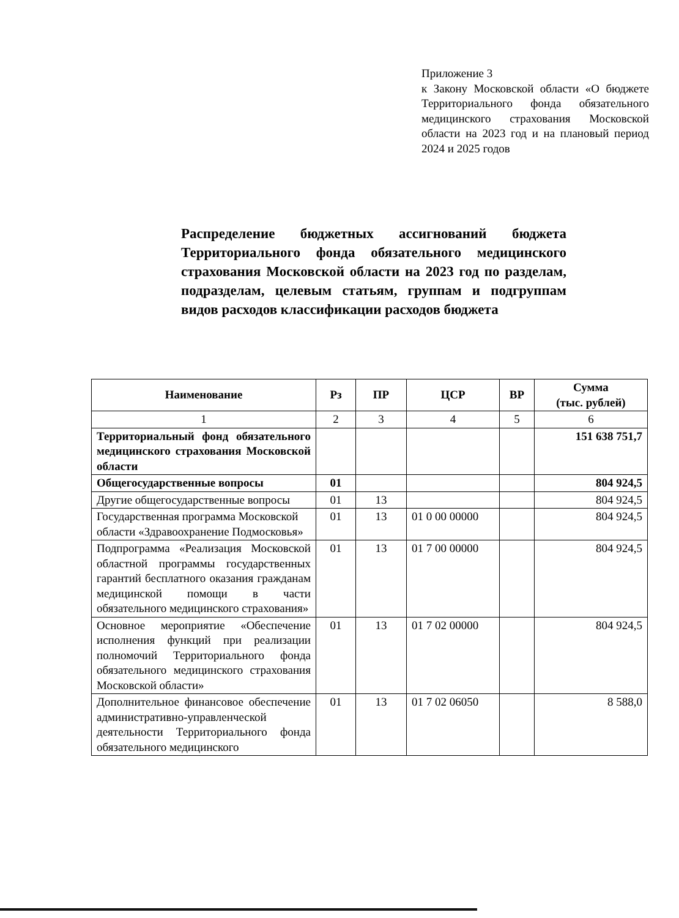Приложение 3
к Закону Московской области «О бюджете Территориального фонда обязательного медицинского страхования Московской области на 2023 год и на плановый период 2024 и 2025 годов
Распределение бюджетных ассигнований бюджета Территориального фонда обязательного медицинского страхования Московской области на 2023 год по разделам, подразделам, целевым статьям, группам и подгруппам видов расходов классификации расходов бюджета
| Наименование | Рз | ПР | ЦСР | ВР | Сумма (тыс. рублей) |
| --- | --- | --- | --- | --- | --- |
| 1 | 2 | 3 | 4 | 5 | 6 |
| Территориальный фонд обязательного медицинского страхования Московской области | | | | | 151 638 751,7 |
| Общегосударственные вопросы | 01 | | | | 804 924,5 |
| Другие общегосударственные вопросы | 01 | 13 | | | 804 924,5 |
| Государственная программа Московской области «Здравоохранение Подмосковья» | 01 | 13 | 01 0 00 00000 | | 804 924,5 |
| Подпрограмма «Реализация Московской областной программы государственных гарантий бесплатного оказания гражданам медицинской помощи в части обязательного медицинского страхования» | 01 | 13 | 01 7 00 00000 | | 804 924,5 |
| Основное мероприятие «Обеспечение исполнения функций при реализации полномочий Территориального фонда обязательного медицинского страхования Московской области» | 01 | 13 | 01 7 02 00000 | | 804 924,5 |
| Дополнительное финансовое обеспечение административно-управленческой деятельности Территориального фонда обязательного медицинского | 01 | 13 | 01 7 02 06050 | | 8 588,0 |